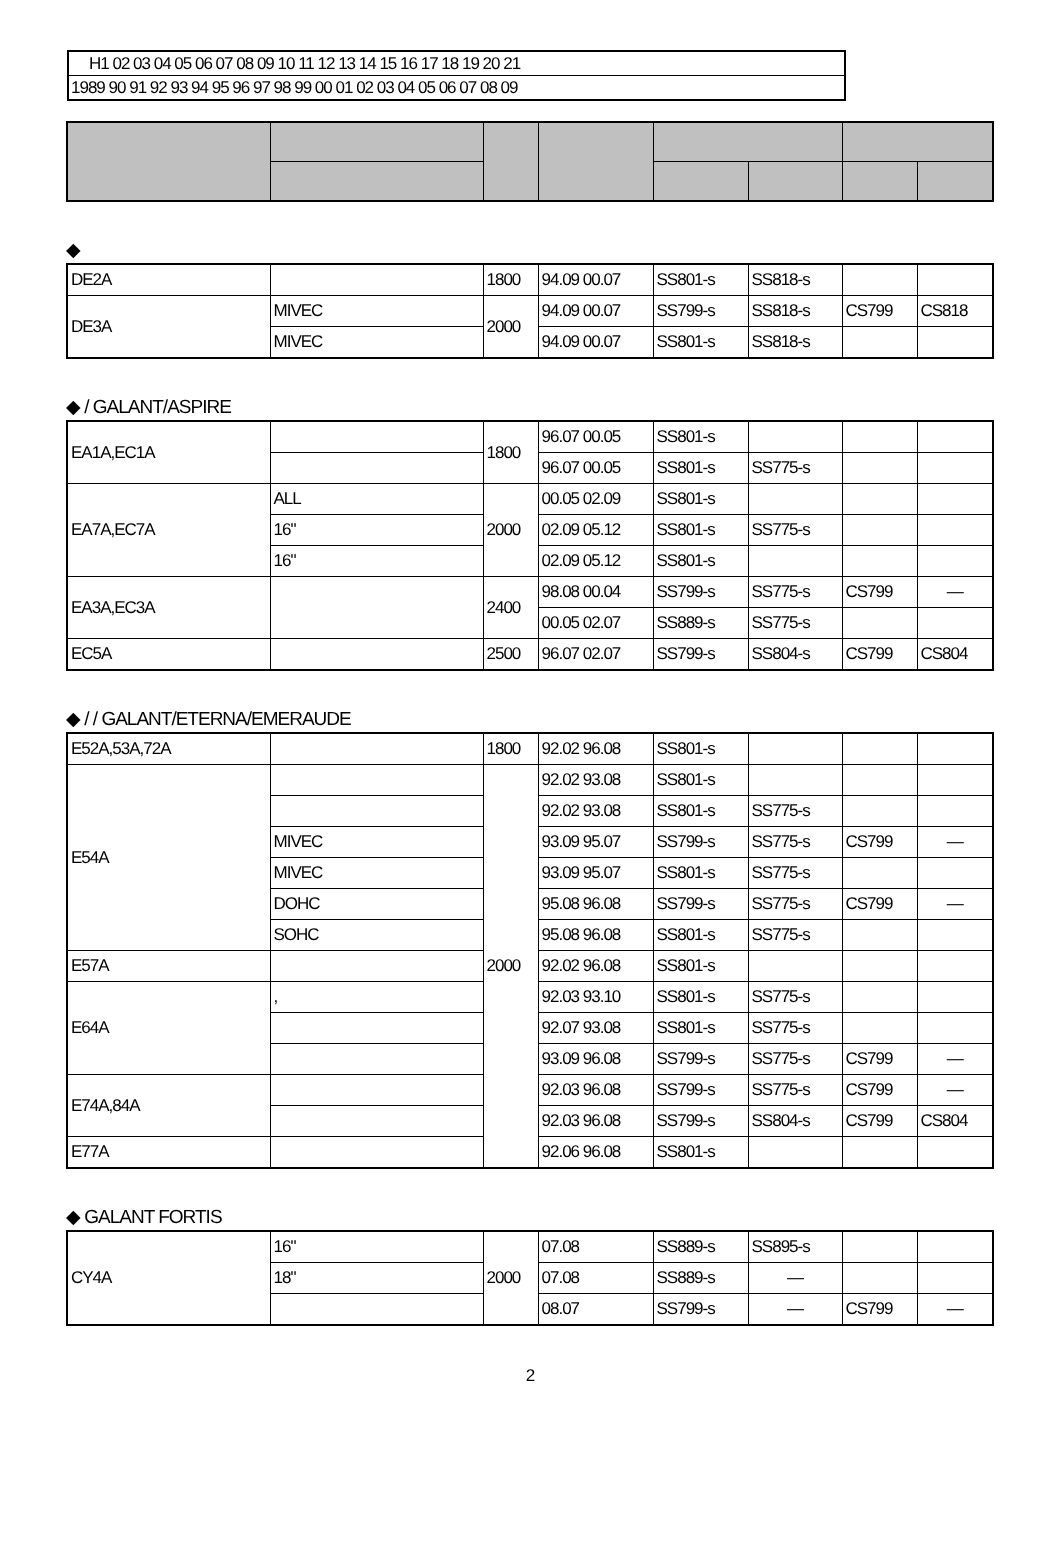H1 02 03 04 05 06 07 08 09 10 11 12 13 14 15 16 17 18 19 20 21
1989 90 91 92 93 94 95 96 97 98 99 00 01 02 03 04 05 06 07 08 09
◆
| DE2A | | 1800 | 94.09 00.07 | SS801-s | SS818-s | | |
| DE3A | MIVEC | 2000 | 94.09 00.07 | SS799-s | SS818-s | CS799 | CS818 |
| | MIVEC | | 94.09 00.07 | SS801-s | SS818-s | | |
◆ / GALANT/ASPIRE
| EA1A,EC1A | | 1800 | 96.07 00.05 | SS801-s | | | |
| | | | 96.07 00.05 | SS801-s | SS775-s | | |
| EA7A,EC7A | ALL | 2000 | 00.05 02.09 | SS801-s | | | |
| | 16" | | 02.09 05.12 | SS801-s | SS775-s | | |
| | 16" | | 02.09 05.12 | SS801-s | | | |
| EA3A,EC3A | | 2400 | 98.08 00.04 | SS799-s | SS775-s | CS799 | — |
| | | | 00.05 02.07 | SS889-s | SS775-s | | |
| EC5A | | 2500 | 96.07 02.07 | SS799-s | SS804-s | CS799 | CS804 |
◆ / / GALANT/ETERNA/EMERAUDE
| E52A,53A,72A | | 1800 | 92.02 96.08 | SS801-s | | | |
| E54A | | 2000 | 92.02 93.08 | SS801-s | | | |
| | | | 92.02 93.08 | SS801-s | SS775-s | | |
| | MIVEC | | 93.09 95.07 | SS799-s | SS775-s | CS799 | — |
| | MIVEC | | 93.09 95.07 | SS801-s | SS775-s | | |
| | DOHC | | 95.08 96.08 | SS799-s | SS775-s | CS799 | — |
| | SOHC | | 95.08 96.08 | SS801-s | SS775-s | | |
| E57A | | | 92.02 96.08 | SS801-s | | | |
| E64A | , | | 92.03 93.10 | SS801-s | SS775-s | | |
| | | | 92.07 93.08 | SS801-s | SS775-s | | |
| | | | 93.09 96.08 | SS799-s | SS775-s | CS799 | — |
| E74A,84A | | | 92.03 96.08 | SS799-s | SS775-s | CS799 | — |
| | | | 92.03 96.08 | SS799-s | SS804-s | CS799 | CS804 |
| E77A | | | 92.06 96.08 | SS801-s | | | |
◆ GALANT FORTIS
| CY4A | 16" | 2000 | 07.08 | SS889-s | SS895-s | | |
| | 18" | | 07.08 | SS889-s | — | | |
| | | | 08.07 | SS799-s | — | CS799 | — |
2